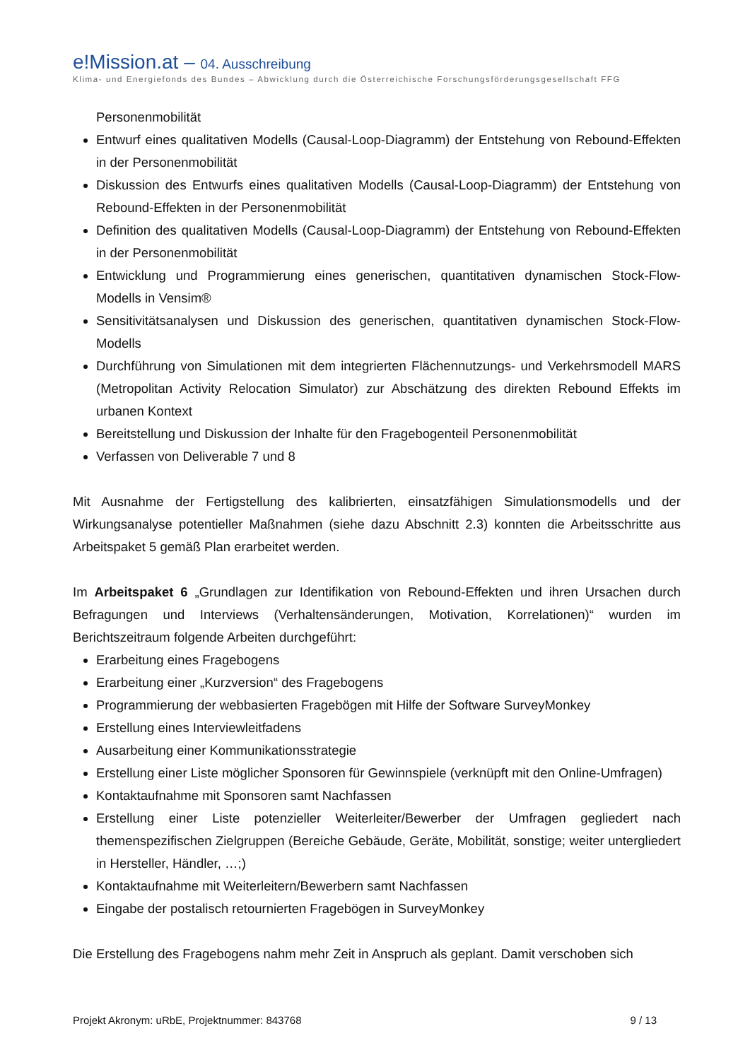e!Mission.at – 04. Ausschreibung
Klima- und Energiefonds des Bundes – Abwicklung durch die Österreichische Forschungsförderungsgesellschaft FFG
Personenmobilität
Entwurf eines qualitativen Modells (Causal-Loop-Diagramm) der Entstehung von Rebound-Effekten in der Personenmobilität
Diskussion des Entwurfs eines qualitativen Modells (Causal-Loop-Diagramm) der Entstehung von Rebound-Effekten in der Personenmobilität
Definition des qualitativen Modells (Causal-Loop-Diagramm) der Entstehung von Rebound-Effekten in der Personenmobilität
Entwicklung und Programmierung eines generischen, quantitativen dynamischen Stock-Flow-Modells in Vensim®
Sensitivitätsanalysen und Diskussion des generischen, quantitativen dynamischen Stock-Flow-Modells
Durchführung von Simulationen mit dem integrierten Flächennutzungs- und Verkehrsmodell MARS (Metropolitan Activity Relocation Simulator) zur Abschätzung des direkten Rebound Effekts im urbanen Kontext
Bereitstellung und Diskussion der Inhalte für den Fragebogenteil Personenmobilität
Verfassen von Deliverable 7 und 8
Mit Ausnahme der Fertigstellung des kalibrierten, einsatzfähigen Simulationsmodells und der Wirkungsanalyse potentieller Maßnahmen (siehe dazu Abschnitt 2.3) konnten die Arbeitsschritte aus Arbeitspaket 5 gemäß Plan erarbeitet werden.
Im Arbeitspaket 6 „Grundlagen zur Identifikation von Rebound-Effekten und ihren Ursachen durch Befragungen und Interviews (Verhaltensänderungen, Motivation, Korrelationen)“ wurden im Berichtszeitraum folgende Arbeiten durchgeführt:
Erarbeitung eines Fragebogens
Erarbeitung einer „Kurzversion“ des Fragebogens
Programmierung der webbasierten Fragebögen mit Hilfe der Software SurveyMonkey
Erstellung eines Interviewleitfadens
Ausarbeitung einer Kommunikationsstrategie
Erstellung einer Liste möglicher Sponsoren für Gewinnspiele (verknüpft mit den Online-Umfragen)
Kontaktaufnahme mit Sponsoren samt Nachfassen
Erstellung einer Liste potenzieller Weiterleiter/Bewerber der Umfragen gegliedert nach themenspezifischen Zielgruppen (Bereiche Gebäude, Geräte, Mobilität, sonstige; weiter untergliedert in Hersteller, Händler, …;)
Kontaktaufnahme mit Weiterleitern/Bewerbern samt Nachfassen
Eingabe der postalisch retournierten Fragebögen in SurveyMonkey
Die Erstellung des Fragebogens nahm mehr Zeit in Anspruch als geplant. Damit verschoben sich
Projekt Akronym: uRbE, Projektnummer: 843768 9 / 13